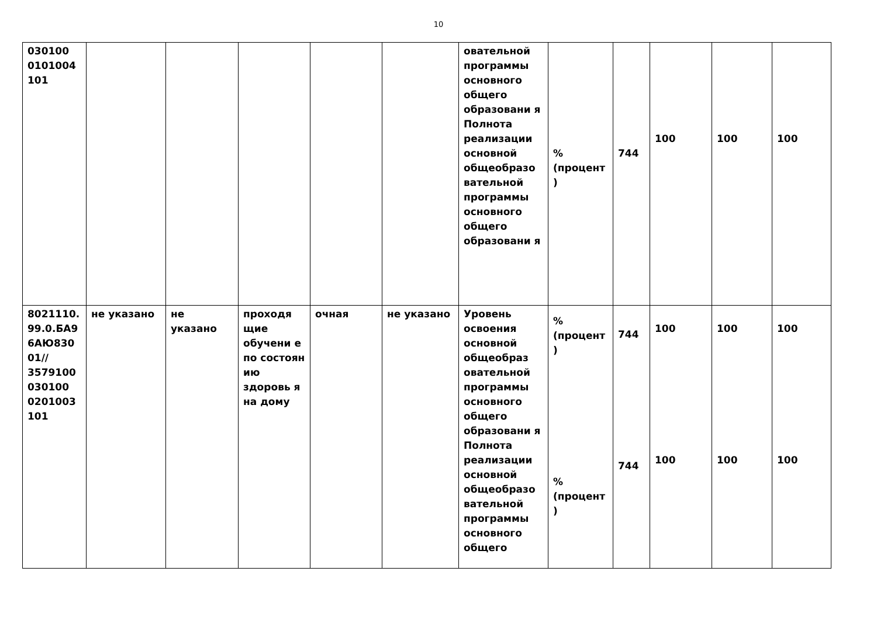10
| 030100 0101004 101 | | | | | | овательной программы основного общего образовани я Полнота реализации основной общеобразо вательной программы основного общего образовани я | % (процент ) | 744 | 100 | 100 | 100 |
| 8021110. 99.0.БА9 6АЮ830 01// 3579100 030100 0201003 101 | не указано | не указано | проходя щие обучени е по состоян ию здоровь я на дому | очная | не указано | Уровень освоения основной общеобраз овательной программы основного общего образовани я Полнота реализации основной общеобразо вательной программы основного общего | % (процент ) % (процент ) | 744 744 | 100 100 | 100 100 | 100 100 |